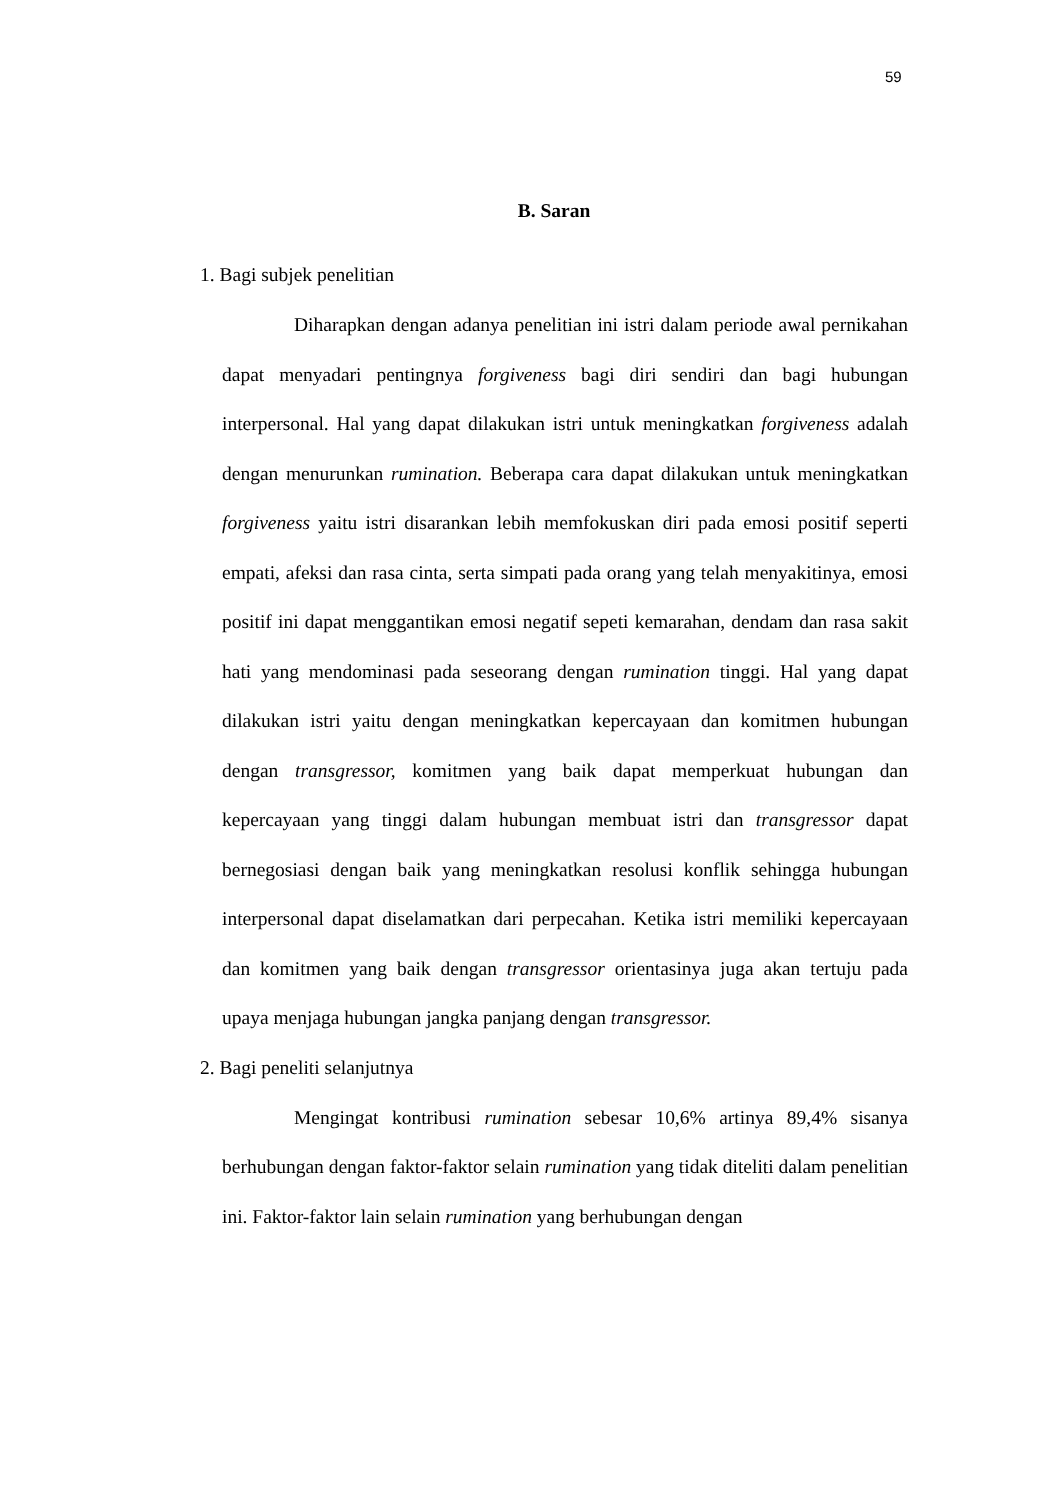59
B. Saran
1. Bagi subjek penelitian
Diharapkan dengan adanya penelitian ini istri dalam periode awal pernikahan dapat menyadari pentingnya forgiveness bagi diri sendiri dan bagi hubungan interpersonal. Hal yang dapat dilakukan istri untuk meningkatkan forgiveness adalah dengan menurunkan rumination. Beberapa cara dapat dilakukan untuk meningkatkan forgiveness yaitu istri disarankan lebih memfokuskan diri pada emosi positif seperti empati, afeksi dan rasa cinta, serta simpati pada orang yang telah menyakitinya, emosi positif ini dapat menggantikan emosi negatif sepeti kemarahan, dendam dan rasa sakit hati yang mendominasi pada seseorang dengan rumination tinggi. Hal yang dapat dilakukan istri yaitu dengan meningkatkan kepercayaan dan komitmen hubungan dengan transgressor, komitmen yang baik dapat memperkuat hubungan dan kepercayaan yang tinggi dalam hubungan membuat istri dan transgressor dapat bernegosiasi dengan baik yang meningkatkan resolusi konflik sehingga hubungan interpersonal dapat diselamatkan dari perpecahan. Ketika istri memiliki kepercayaan dan komitmen yang baik dengan transgressor orientasinya juga akan tertuju pada upaya menjaga hubungan jangka panjang dengan transgressor.
2. Bagi peneliti selanjutnya
Mengingat kontribusi rumination sebesar 10,6% artinya 89,4% sisanya berhubungan dengan faktor-faktor selain rumination yang tidak diteliti dalam penelitian ini. Faktor-faktor lain selain rumination yang berhubungan dengan